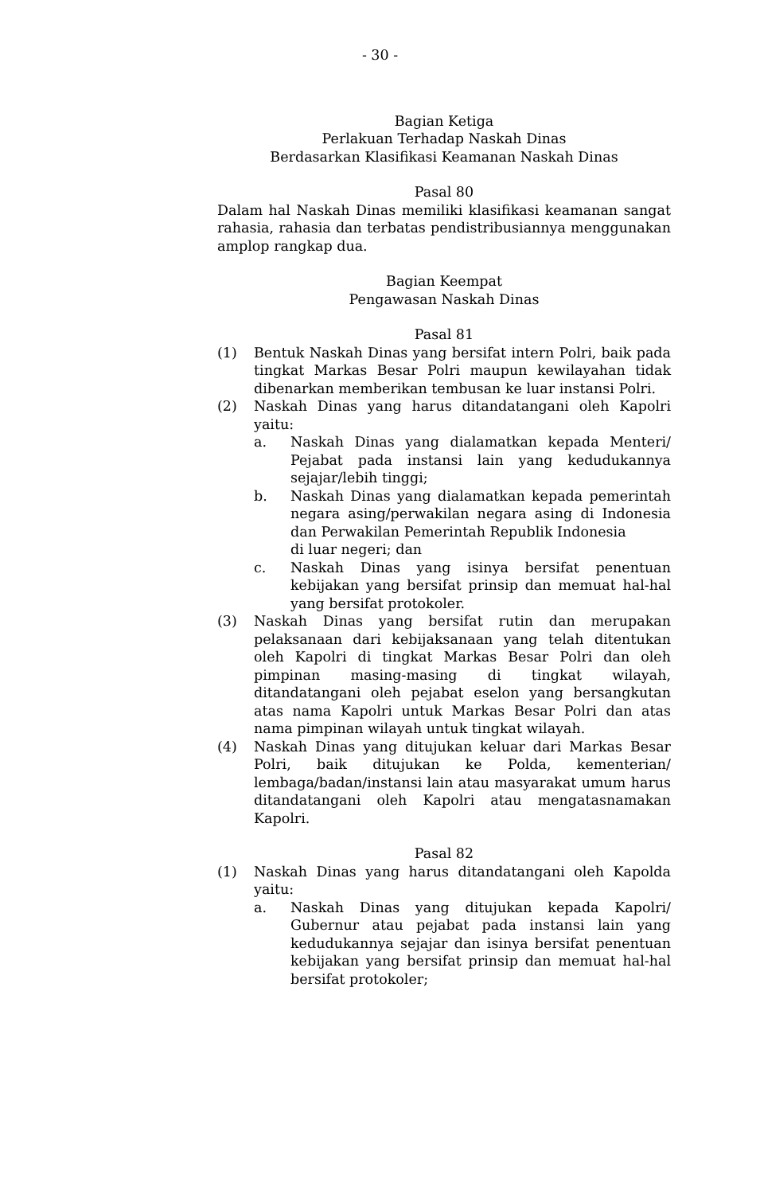- 30 -
Bagian Ketiga
Perlakuan Terhadap Naskah Dinas
Berdasarkan Klasifikasi Keamanan Naskah Dinas
Pasal 80
Dalam hal Naskah Dinas memiliki klasifikasi keamanan sangat rahasia, rahasia dan terbatas pendistribusiannya menggunakan amplop rangkap dua.
Bagian Keempat
Pengawasan Naskah Dinas
Pasal 81
(1) Bentuk Naskah Dinas yang bersifat intern Polri, baik pada tingkat Markas Besar Polri maupun kewilayahan tidak dibenarkan memberikan tembusan ke luar instansi Polri.
(2) Naskah Dinas yang harus ditandatangani oleh Kapolri yaitu:
a. Naskah Dinas yang dialamatkan kepada Menteri/ Pejabat pada instansi lain yang kedudukannya sejajar/lebih tinggi;
b. Naskah Dinas yang dialamatkan kepada pemerintah negara asing/perwakilan negara asing di Indonesia dan Perwakilan Pemerintah Republik Indonesia
di luar negeri; dan
c. Naskah Dinas yang isinya bersifat penentuan kebijakan yang bersifat prinsip dan memuat hal-hal yang bersifat protokoler.
(3) Naskah Dinas yang bersifat rutin dan merupakan pelaksanaan dari kebijaksanaan yang telah ditentukan oleh Kapolri di tingkat Markas Besar Polri dan oleh pimpinan masing-masing di tingkat wilayah, ditandatangani oleh pejabat eselon yang bersangkutan atas nama Kapolri untuk Markas Besar Polri dan atas nama pimpinan wilayah untuk tingkat wilayah.
(4) Naskah Dinas yang ditujukan keluar dari Markas Besar Polri, baik ditujukan ke Polda, kementerian/ lembaga/badan/instansi lain atau masyarakat umum harus ditandatangani oleh Kapolri atau mengatasnamakan Kapolri.
Pasal 82
(1) Naskah Dinas yang harus ditandatangani oleh Kapolda yaitu:
a. Naskah Dinas yang ditujukan kepada Kapolri/ Gubernur atau pejabat pada instansi lain yang kedudukannya sejajar dan isinya bersifat penentuan kebijakan yang bersifat prinsip dan memuat hal-hal bersifat protokoler;